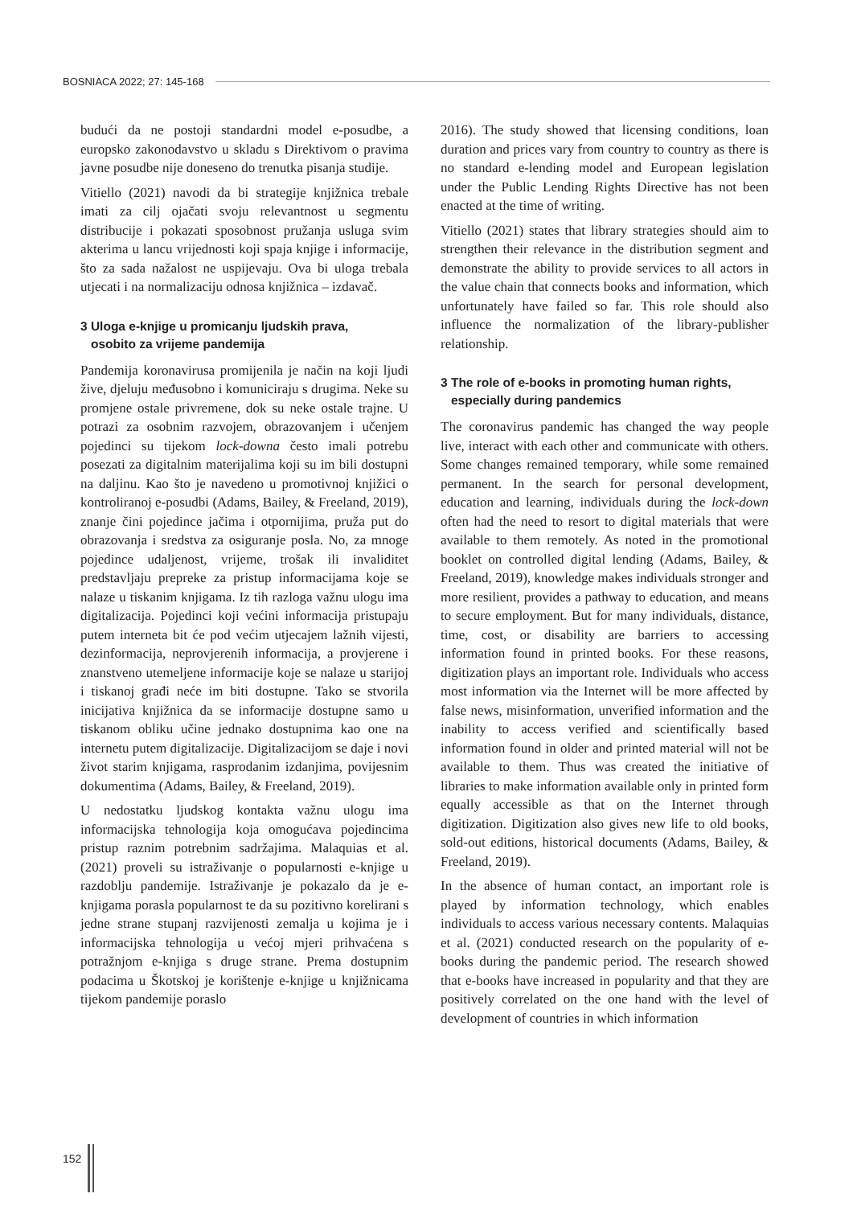BOSNIACA 2022; 27: 145-168
budući da ne postoji standardni model e-posudbe, a europsko zakonodavstvo u skladu s Direktivom o pravima javne posudbe nije doneseno do trenutka pisanja studije.
Vitiello (2021) navodi da bi strategije knjižnica trebale imati za cilj ojačati svoju relevantnost u segmentu distribucije i pokazati sposobnost pružanja usluga svim akterima u lancu vrijednosti koji spaja knjige i informacije, što za sada nažalost ne uspijevaju. Ova bi uloga trebala utjecati i na normalizaciju odnosa knjižnica – izdavač.
3 Uloga e-knjige u promicanju ljudskih prava,
osobito za vrijeme pandemija
Pandemija koronavirusa promijenila je način na koji ljudi žive, djeluju međusobno i komuniciraju s drugima. Neke su promjene ostale privremene, dok su neke ostale trajne. U potrazi za osobnim razvojem, obrazovanjem i učenjem pojedinci su tijekom lock-downa često imali potrebu posezati za digitalnim materijalima koji su im bili dostupni na daljinu. Kao što je navedeno u promotivnoj knjižici o kontroliranoj e-posudbi (Adams, Bailey, & Freeland, 2019), znanje čini pojedince jačima i otpornijima, pruža put do obrazovanja i sredstva za osiguranje posla. No, za mnoge pojedince udaljenost, vrijeme, trošak ili invaliditet predstavljaju prepreke za pristup informacijama koje se nalaze u tiskanim knjigama. Iz tih razloga važnu ulogu ima digitalizacija. Pojedinci koji većini informacija pristupaju putem interneta bit će pod većim utjecajem lažnih vijesti, dezinformacija, neprovjerenih informacija, a provjerene i znanstveno utemeljene informacije koje se nalaze u starijoj i tiskanoj građi neće im biti dostupne. Tako se stvorila inicijativa knjižnica da se informacije dostupne samo u tiskanom obliku učine jednako dostupnima kao one na internetu putem digitalizacije. Digitalizacijom se daje i novi život starim knjigama, rasprodanim izdanjima, povijesnim dokumentima (Adams, Bailey, & Freeland, 2019).
U nedostatku ljudskog kontakta važnu ulogu ima informacijska tehnologija koja omogućava pojedincima pristup raznim potrebnim sadržajima. Malaquias et al. (2021) proveli su istraživanje o popularnosti e-knjige u razdoblju pandemije. Istraživanje je pokazalo da je e-knjigama porasla popularnost te da su pozitivno korelirani s jedne strane stupanj razvijenosti zemalja u kojima je i informacijska tehnologija u većoj mjeri prihvaćena s potražnjom e-knjiga s druge strane. Prema dostupnim podacima u Škotskoj je korištenje e-knjige u knjižnicama tijekom pandemije poraslo
2016). The study showed that licensing conditions, loan duration and prices vary from country to country as there is no standard e-lending model and European legislation under the Public Lending Rights Directive has not been enacted at the time of writing.
Vitiello (2021) states that library strategies should aim to strengthen their relevance in the distribution segment and demonstrate the ability to provide services to all actors in the value chain that connects books and information, which unfortunately have failed so far. This role should also influence the normalization of the library-publisher relationship.
3 The role of e-books in promoting human rights,
especially during pandemics
The coronavirus pandemic has changed the way people live, interact with each other and communicate with others. Some changes remained temporary, while some remained permanent. In the search for personal development, education and learning, individuals during the lock-down often had the need to resort to digital materials that were available to them remotely. As noted in the promotional booklet on controlled digital lending (Adams, Bailey, & Freeland, 2019), knowledge makes individuals stronger and more resilient, provides a pathway to education, and means to secure employment. But for many individuals, distance, time, cost, or disability are barriers to accessing information found in printed books. For these reasons, digitization plays an important role. Individuals who access most information via the Internet will be more affected by false news, misinformation, unverified information and the inability to access verified and scientifically based information found in older and printed material will not be available to them. Thus was created the initiative of libraries to make information available only in printed form equally accessible as that on the Internet through digitization. Digitization also gives new life to old books, sold-out editions, historical documents (Adams, Bailey, & Freeland, 2019).
In the absence of human contact, an important role is played by information technology, which enables individuals to access various necessary contents. Malaquias et al. (2021) conducted research on the popularity of e-books during the pandemic period. The research showed that e-books have increased in popularity and that they are positively correlated on the one hand with the level of development of countries in which information
152